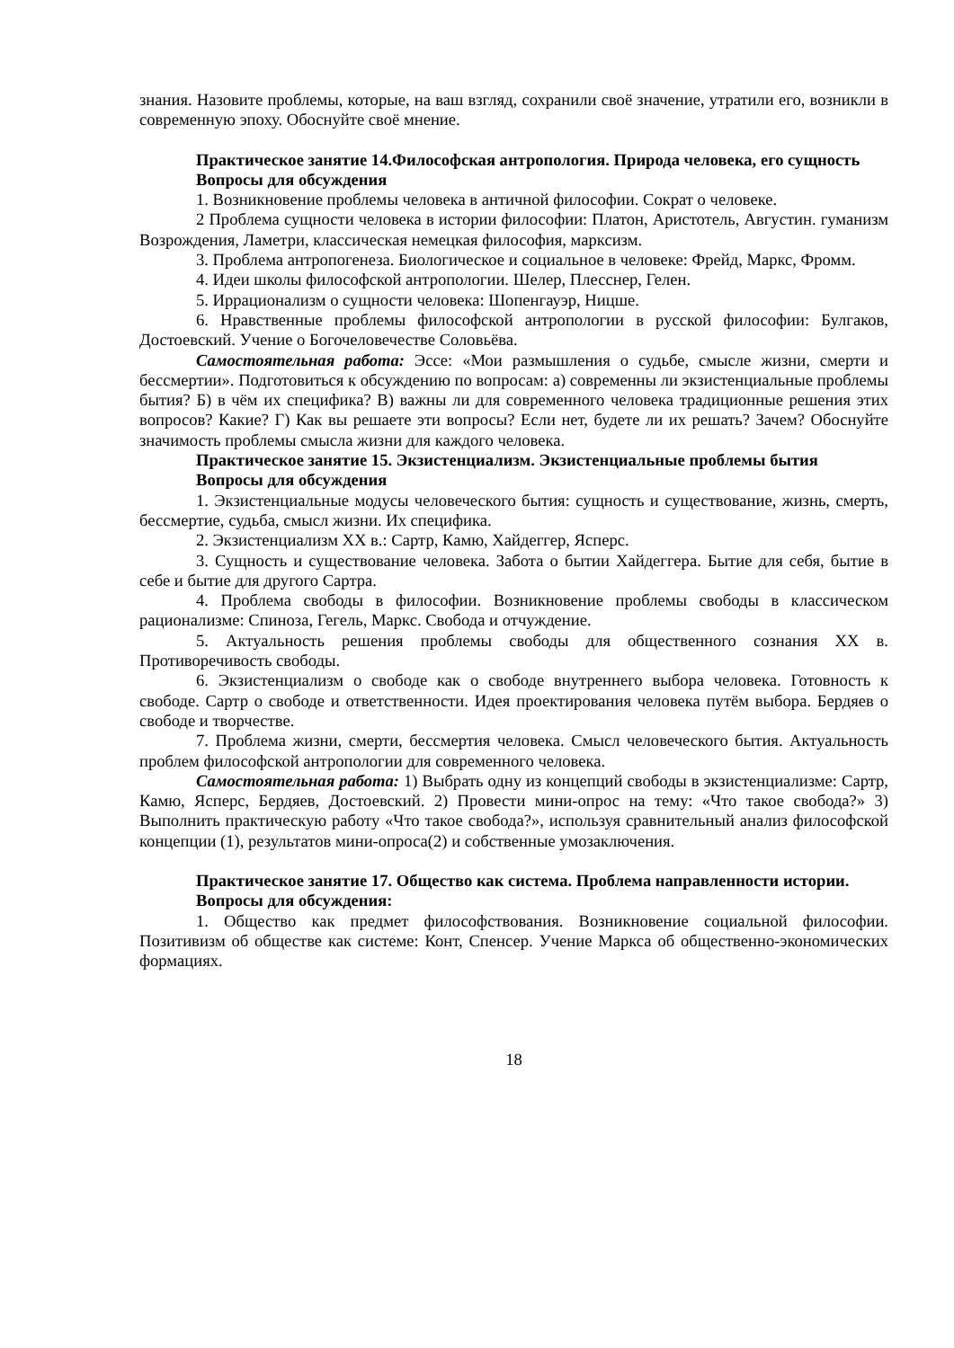знания. Назовите проблемы, которые, на ваш взгляд, сохранили своё значение, утратили его, возникли в современную эпоху. Обоснуйте своё мнение.
Практическое занятие 14.Философская антропология. Природа человека, его сущность
Вопросы для обсуждения
1. Возникновение проблемы человека в античной философии. Сократ о человеке.
2 Проблема сущности человека в истории философии: Платон, Аристотель, Августин. гуманизм Возрождения, Ламетри, классическая немецкая философия, марксизм.
3. Проблема антропогенеза. Биологическое и социальное в человеке: Фрейд, Маркс, Фромм.
4. Идеи школы философской антропологии. Шелер, Плесснер, Гелен.
5. Иррационализм о сущности человека: Шопенгауэр, Ницше.
6. Нравственные проблемы философской антропологии в русской философии: Булгаков, Достоевский. Учение о Богочеловечестве Соловьёва.
Самостоятельная работа: Эссе: «Мои размышления о судьбе, смысле жизни, смерти и бессмертии». Подготовиться к обсуждению по вопросам: а) современны ли экзистенциальные проблемы бытия? Б) в чём их специфика? В) важны ли для современного человека традиционные решения этих вопросов? Какие? Г) Как вы решаете эти вопросы? Если нет, будете ли их решать? Зачем? Обоснуйте значимость проблемы смысла жизни для каждого человека.
Практическое занятие 15. Экзистенциализм. Экзистенциальные проблемы бытия
Вопросы для обсуждения
1. Экзистенциальные модусы человеческого бытия: сущность и существование, жизнь, смерть, бессмертие, судьба, смысл жизни. Их специфика.
2. Экзистенциализм XX в.: Сартр, Камю, Хайдеггер, Ясперс.
3. Сущность и существование человека. Забота о бытии Хайдеггера. Бытие для себя, бытие в себе и бытие для другого Сартра.
4. Проблема свободы в философии. Возникновение проблемы свободы в классическом рационализме: Спиноза, Гегель, Маркс. Свобода и отчуждение.
5. Актуальность решения проблемы свободы для общественного сознания XX в. Противоречивость свободы.
6. Экзистенциализм о свободе как о свободе внутреннего выбора человека. Готовность к свободе. Сартр о свободе и ответственности. Идея проектирования человека путём выбора. Бердяев о свободе и творчестве.
7. Проблема жизни, смерти, бессмертия человека. Смысл человеческого бытия. Актуальность проблем философской антропологии для современного человека.
Самостоятельная работа: 1) Выбрать одну из концепций свободы в экзистенциализме: Сартр, Камю, Ясперс, Бердяев, Достоевский. 2) Провести мини-опрос на тему: «Что такое свобода?» 3) Выполнить практическую работу «Что такое свобода?», используя сравнительный анализ философской концепции (1), результатов мини-опроса(2) и собственные умозаключения.
Практическое занятие 17. Общество как система. Проблема направленности истории.
Вопросы для обсуждения:
1. Общество как предмет философствования. Возникновение социальной философии. Позитивизм об обществе как системе: Конт, Спенсер. Учение Маркса об общественно-экономических формациях.
18